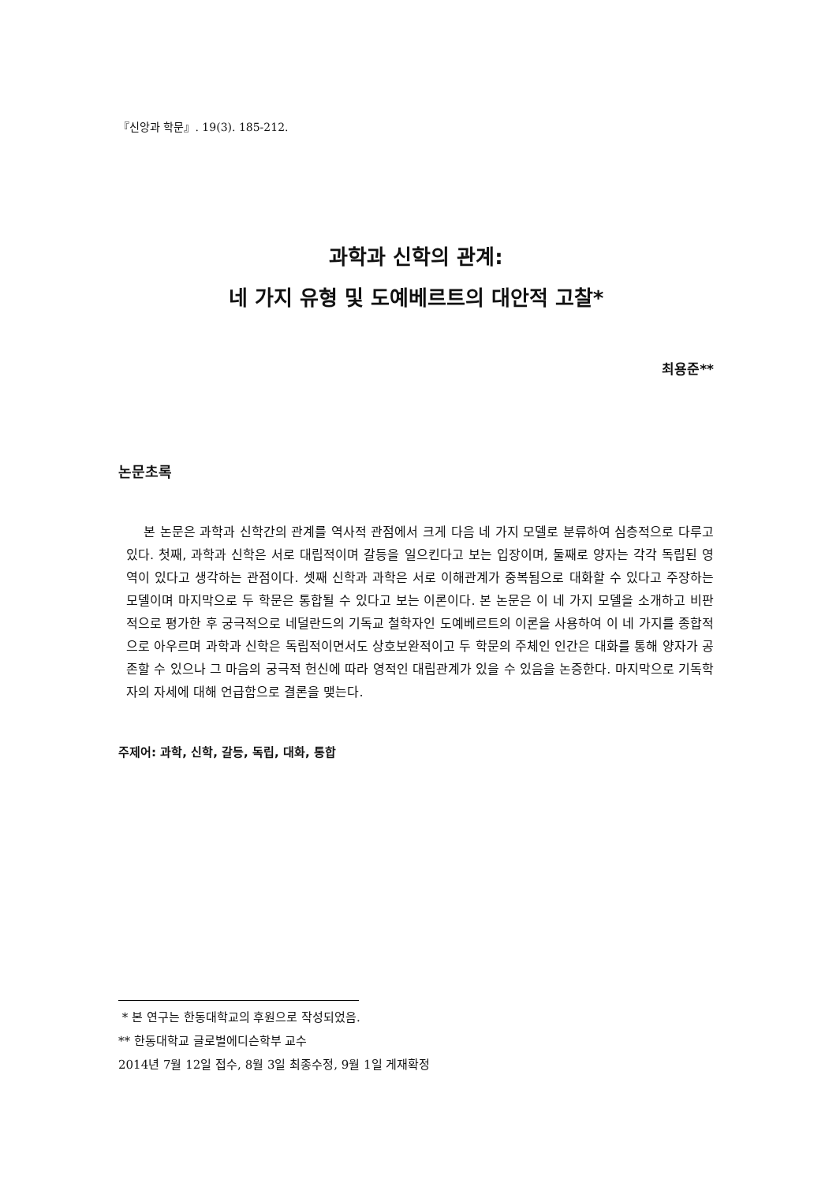『신앙과 학문』. 19(3). 185-212.
과학과 신학의 관계:
네 가지 유형 및 도예베르트의 대안적 고찰*
최용준**
논문초록
본 논문은 과학과 신학간의 관계를 역사적 관점에서 크게 다음 네 가지 모델로 분류하여 심층적으로 다루고 있다. 첫째, 과학과 신학은 서로 대립적이며 갈등을 일으킨다고 보는 입장이며, 둘째로 양자는 각각 독립된 영역이 있다고 생각하는 관점이다. 셋째 신학과 과학은 서로 이해관계가 중복됨으로 대화할 수 있다고 주장하는 모델이며 마지막으로 두 학문은 통합될 수 있다고 보는 이론이다. 본 논문은 이 네 가지 모델을 소개하고 비판적으로 평가한 후 궁극적으로 네덜란드의 기독교 철학자인 도예베르트의 이론을 사용하여 이 네 가지를 종합적으로 아우르며 과학과 신학은 독립적이면서도 상호보완적이고 두 학문의 주체인 인간은 대화를 통해 양자가 공존할 수 있으나 그 마음의 궁극적 헌신에 따라 영적인 대립관계가 있을 수 있음을 논증한다. 마지막으로 기독학자의 자세에 대해 언급함으로 결론을 맺는다.
주제어: 과학, 신학, 갈등, 독립, 대화, 통합
* 본 연구는 한동대학교의 후원으로 작성되었음.
** 한동대학교 글로벌에디슨학부 교수
2014년 7월 12일 접수, 8월 3일 최종수정, 9월 1일 게재확정